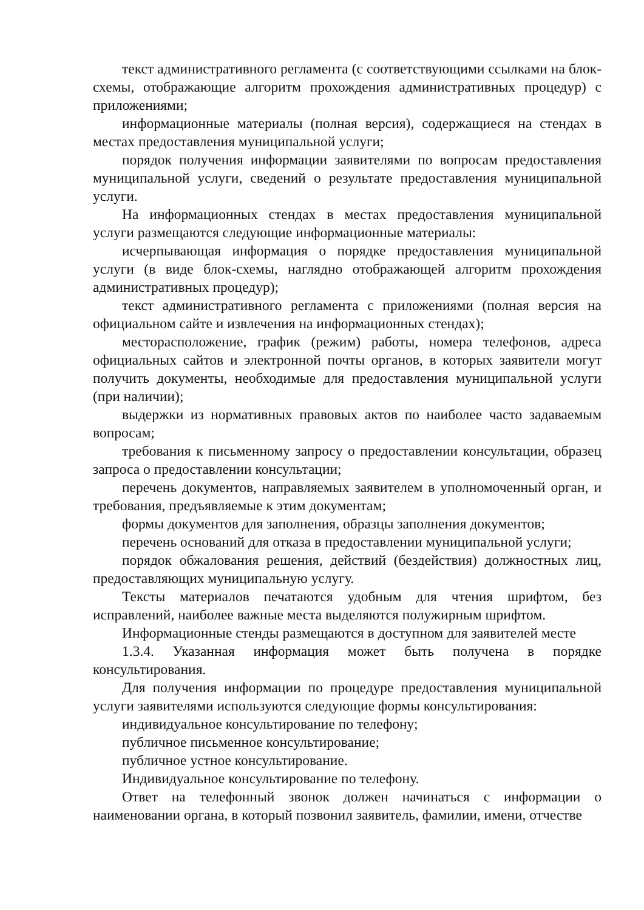текст административного регламента (с соответствующими ссылками на блок-схемы, отображающие алгоритм прохождения административных процедур) с приложениями;
информационные материалы (полная версия), содержащиеся на стендах в местах предоставления муниципальной услуги;
порядок получения информации заявителями по вопросам предоставления муниципальной услуги, сведений о результате предоставления муниципальной услуги.
На информационных стендах в местах предоставления муниципальной услуги размещаются следующие информационные материалы:
исчерпывающая информация о порядке предоставления муниципальной услуги (в виде блок-схемы, наглядно отображающей алгоритм прохождения административных процедур);
текст административного регламента с приложениями (полная версия на официальном сайте и извлечения на информационных стендах);
месторасположение, график (режим) работы, номера телефонов, адреса официальных сайтов и электронной почты органов, в которых заявители могут получить документы, необходимые для предоставления муниципальной услуги (при наличии);
выдержки из нормативных правовых актов по наиболее часто задаваемым вопросам;
требования к письменному запросу о предоставлении консультации, образец запроса о предоставлении консультации;
перечень документов, направляемых заявителем в уполномоченный орган, и требования, предъявляемые к этим документам;
формы документов для заполнения, образцы заполнения документов;
перечень оснований для отказа в предоставлении муниципальной услуги;
порядок обжалования решения, действий (бездействия) должностных лиц, предоставляющих муниципальную услугу.
Тексты материалов печатаются удобным для чтения шрифтом, без исправлений, наиболее важные места выделяются полужирным шрифтом.
Информационные стенды размещаются в доступном для заявителей месте
1.3.4. Указанная информация может быть получена в порядке консультирования.
Для получения информации по процедуре предоставления муниципальной услуги заявителями используются следующие формы консультирования:
индивидуальное консультирование по телефону;
публичное письменное консультирование;
публичное устное консультирование.
Индивидуальное консультирование по телефону.
Ответ на телефонный звонок должен начинаться с информации о наименовании органа, в который позвонил заявитель, фамилии, имени, отчестве